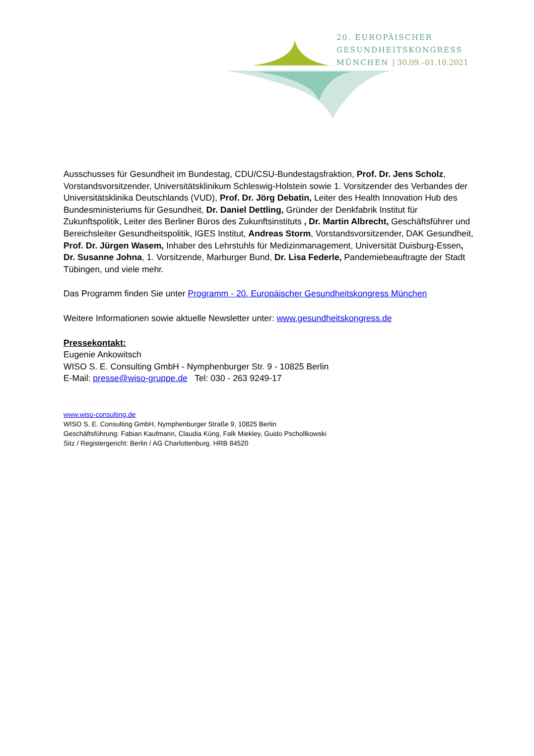20. EUROPÄISCHER
GESUNDHEITSKONGRESS
MÜNCHEN | 30.09.–01.10.2021
Ausschusses für Gesundheit im Bundestag, CDU/CSU-Bundestagsfraktion, Prof. Dr. Jens Scholz, Vorstandsvorsitzender, Universitätsklinikum Schleswig-Holstein sowie 1. Vorsitzender des Verbandes der Universitätsklinika Deutschlands (VUD), Prof. Dr. Jörg Debatin, Leiter des Health Innovation Hub des Bundesministeriums für Gesundheit, Dr. Daniel Dettling, Gründer der Denkfabrik Institut für Zukunftspolitik, Leiter des Berliner Büros des Zukunftsinstituts , Dr. Martin Albrecht, Geschäftsführer und Bereichsleiter Gesundheitspolitik, IGES Institut, Andreas Storm, Vorstandsvorsitzender, DAK Gesundheit, Prof. Dr. Jürgen Wasem, Inhaber des Lehrstuhls für Medizinmanagement, Universität Duisburg-Essen, Dr. Susanne Johna, 1. Vorsitzende, Marburger Bund, Dr. Lisa Federle, Pandemiebeauftragte der Stadt Tübingen, und viele mehr.
Das Programm finden Sie unter Programm - 20. Europäischer Gesundheitskongress München
Weitere Informationen sowie aktuelle Newsletter unter: www.gesundheitskongress.de
Pressekontakt:
Eugenie Ankowitsch
WISO S. E. Consulting GmbH - Nymphenburger Str. 9 - 10825 Berlin
E-Mail: presse@wiso-gruppe.de Tel: 030 - 263 9249-17
www.wiso-consulting.de
WISO S. E. Consulting GmbH, Nymphenburger Straße 9, 10825 Berlin
Geschäftsführung: Fabian Kaufmann, Claudia Küng, Falk Miekley, Guido Pschollkowski
Sitz / Registergericht: Berlin / AG Charlottenburg. HRB 84520